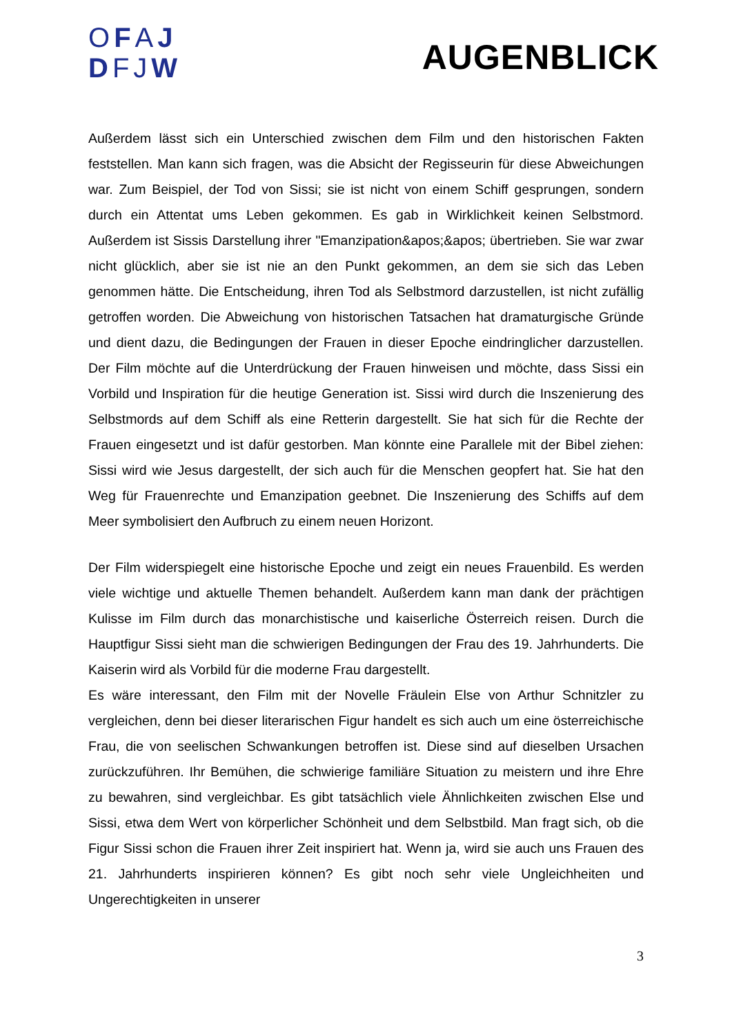OFAJ
DFJW
AUGENBLICK
Außerdem lässt sich ein Unterschied zwischen dem Film und den historischen Fakten feststellen. Man kann sich fragen, was die Absicht der Regisseurin für diese Abweichungen war. Zum Beispiel, der Tod von Sissi; sie ist nicht von einem Schiff gesprungen, sondern durch ein Attentat ums Leben gekommen. Es gab in Wirklichkeit keinen Selbstmord. Außerdem ist Sissis Darstellung ihrer "Emanzipation&apos;&apos; übertrieben. Sie war zwar nicht glücklich, aber sie ist nie an den Punkt gekommen, an dem sie sich das Leben genommen hätte. Die Entscheidung, ihren Tod als Selbstmord darzustellen, ist nicht zufällig getroffen worden. Die Abweichung von historischen Tatsachen hat dramaturgische Gründe und dient dazu, die Bedingungen der Frauen in dieser Epoche eindringlicher darzustellen. Der Film möchte auf die Unterdrückung der Frauen hinweisen und möchte, dass Sissi ein Vorbild und Inspiration für die heutige Generation ist. Sissi wird durch die Inszenierung des Selbstmords auf dem Schiff als eine Retterin dargestellt. Sie hat sich für die Rechte der Frauen eingesetzt und ist dafür gestorben. Man könnte eine Parallele mit der Bibel ziehen: Sissi wird wie Jesus dargestellt, der sich auch für die Menschen geopfert hat. Sie hat den Weg für Frauenrechte und Emanzipation geebnet. Die Inszenierung des Schiffs auf dem Meer symbolisiert den Aufbruch zu einem neuen Horizont.
Der Film widerspiegelt eine historische Epoche und zeigt ein neues Frauenbild. Es werden viele wichtige und aktuelle Themen behandelt. Außerdem kann man dank der prächtigen Kulisse im Film durch das monarchistische und kaiserliche Österreich reisen. Durch die Hauptfigur Sissi sieht man die schwierigen Bedingungen der Frau des 19. Jahrhunderts. Die Kaiserin wird als Vorbild für die moderne Frau dargestellt.
Es wäre interessant, den Film mit der Novelle Fräulein Else von Arthur Schnitzler zu vergleichen, denn bei dieser literarischen Figur handelt es sich auch um eine österreichische Frau, die von seelischen Schwankungen betroffen ist. Diese sind auf dieselben Ursachen zurückzuführen. Ihr Bemühen, die schwierige familiäre Situation zu meistern und ihre Ehre zu bewahren, sind vergleichbar. Es gibt tatsächlich viele Ähnlichkeiten zwischen Else und Sissi, etwa dem Wert von körperlicher Schönheit und dem Selbstbild. Man fragt sich, ob die Figur Sissi schon die Frauen ihrer Zeit inspiriert hat. Wenn ja, wird sie auch uns Frauen des 21. Jahrhunderts inspirieren können? Es gibt noch sehr viele Ungleichheiten und Ungerechtigkeiten in unserer
3